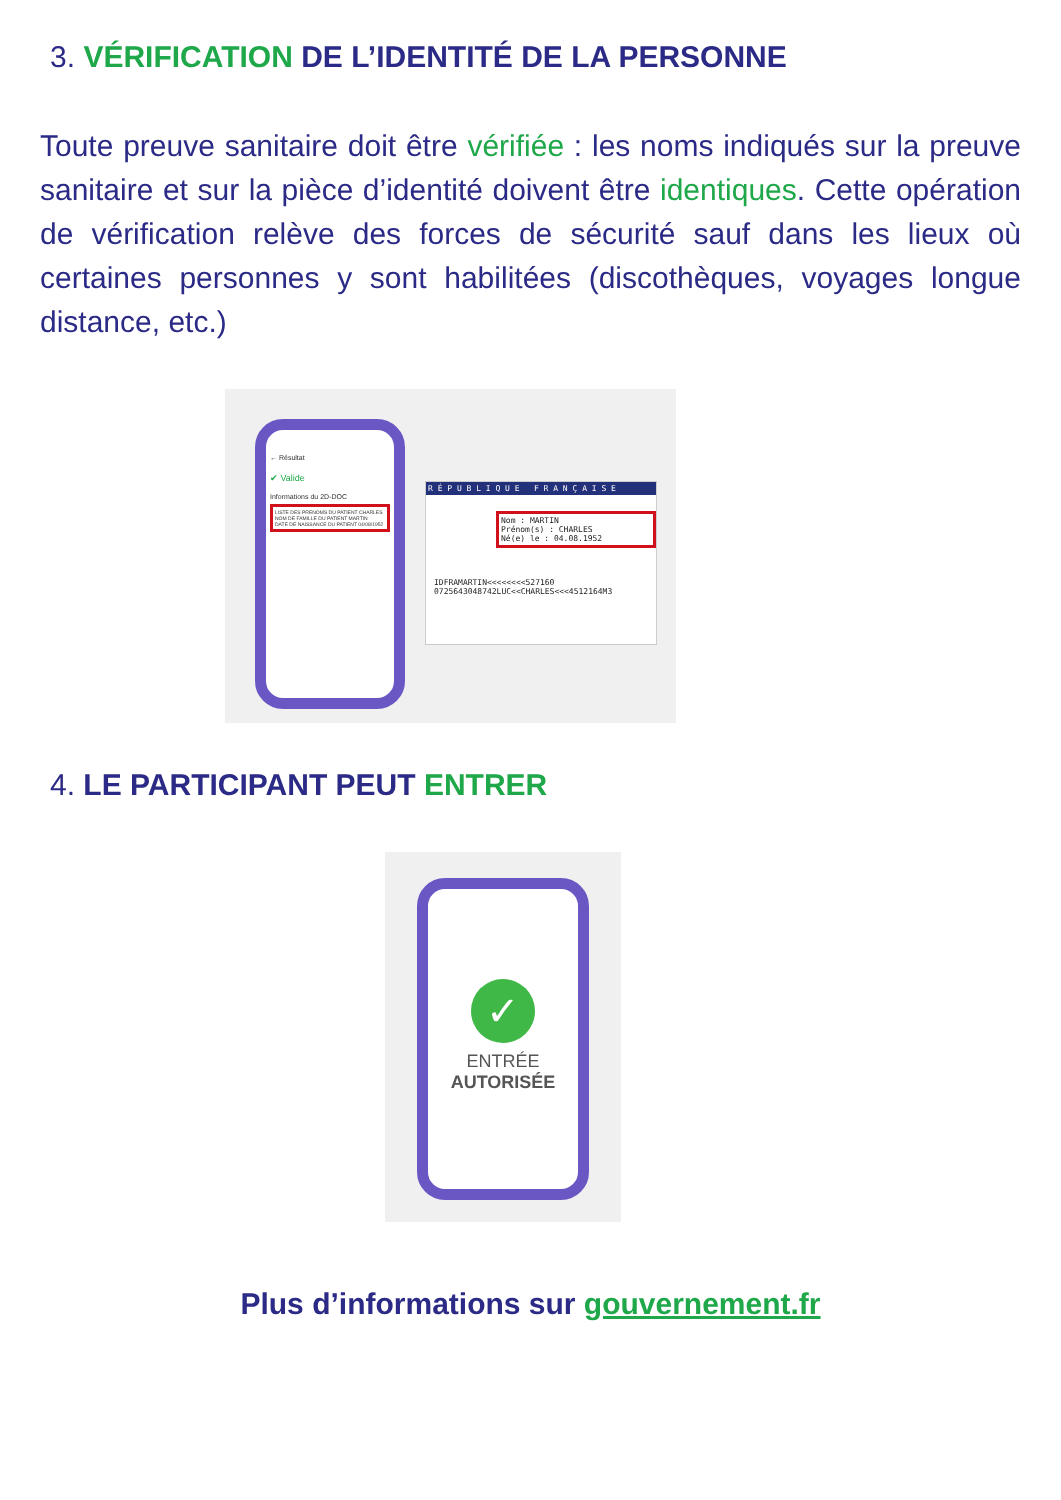3. VÉRIFICATION DE L’IDENTITÉ DE LA PERSONNE
Toute preuve sanitaire doit être vérifiée : les noms indiqués sur la preuve sanitaire et sur la pièce d’identité doivent être identiques. Cette opération de vérification relève des forces de sécurité sauf dans les lieux où certaines personnes y sont habilitées (discothèques, voyages longue distance, etc.)
← Résultat
✔ Valide
Informations du 2D-DOC
LISTE DES PRENOMS DU PATIENT CHARLES
NOM DE FAMILLE DU PATIENT MARTIN
DATE DE NAISSANCE DU PATIENT 04/08/1952
R É P U B L I Q U E F R A N Ç A I S E
Nom : MARTIN
Prénom(s) : CHARLES
Né(e) le : 04.08.1952
IDFRAMARTIN<<<<<<<<527160
0725643048742LUC<<CHARLES<<<4512164M3
4. LE PARTICIPANT PEUT ENTRER
✓
ENTRÉE
AUTORISÉE
Plus d’informations sur gouvernement.fr